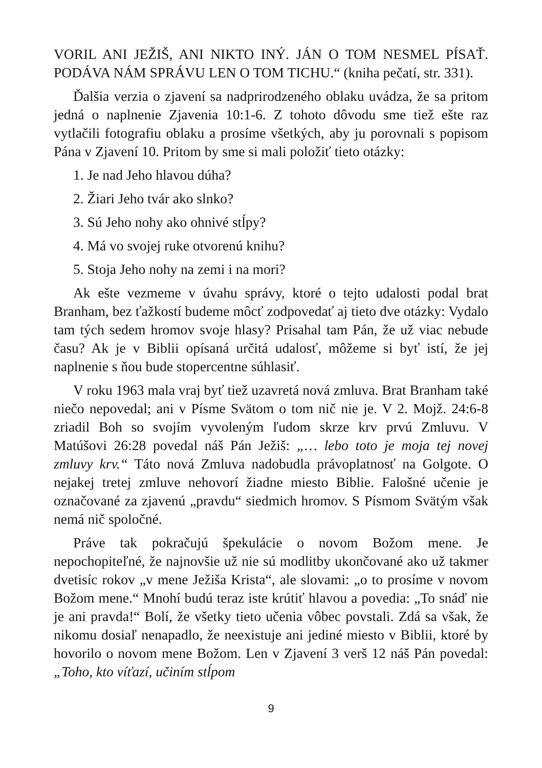VORIL ANI JEŽIŠ, ANI NIKTO INÝ. JÁN O TOM NESMEL PÍSAŤ. PODÁVA NÁM SPRÁVU LEN O TOM TICHU.“ (kniha pečatí, str. 331).
Ďalšia verzia o zjavení sa nadprirodzeného oblaku uvádza, že sa pritom jedná o naplnenie Zjavenia 10:1-6. Z tohoto dôvodu sme tiež ešte raz vytlačili fotografiu oblaku a prosíme všetkých, aby ju porovnali s popisom Pána v Zjavení 10. Pritom by sme si mali položiť tieto otázky:
1. Je nad Jeho hlavou dúha?
2. Žiari Jeho tvár ako slnko?
3. Sú Jeho nohy ako ohnivé stĺpy?
4. Má vo svojej ruke otvorenú knihu?
5. Stoja Jeho nohy na zemi i na mori?
Ak ešte vezmeme v úvahu správy, ktoré o tejto udalosti podal brat Branham, bez ťažkostí budeme môcť zodpovedať aj tieto dve otázky: Vydalo tam tých sedem hromov svoje hlasy? Prisahal tam Pán, že už viac nebude času? Ak je v Biblii opísaná určitá udalosť, môžeme si byť istí, že jej naplnenie s ňou bude stopercentne súhlasiť.
V roku 1963 mala vraj byť tiež uzavretá nová zmluva. Brat Branham také niečo nepovedal; ani v Písme Svätom o tom nič nie je. V 2. Mojž. 24:6-8 zriadil Boh so svojím vyvoleným ľudom skrze krv prvú Zmluvu. V Matúšovi 26:28 povedal náš Pán Ježiš: „… lebo toto je moja tej novej zmluvy krv.“ Táto nová Zmluva nadobudla právoplatnosť na Golgote. O nejakej tretej zmluve nehovorí žiadne miesto Biblie. Falošné učenie je označované za zjavenú „pravdu“ siedmich hromov. S Písmom Svätým však nemá nič spoločné.
Práve tak pokračujú špekulácie o novom Božom mene. Je nepochopiteľné, že najnovšie už nie sú modlitby ukončované ako už takmer dvetisíc rokov „v mene Ježiša Krista“, ale slovami: „o to prosíme v novom Božom mene.“ Mnohí budú teraz iste krútiť hlavou a povedia: „To snáď nie je ani pravda!“ Bolí, že všetky tieto učenia vôbec povstali. Zdá sa však, že nikomu dosiaľ nenapadlo, že neexistuje ani jediné miesto v Biblii, ktoré by hovorilo o novom mene Božom. Len v Zjavení 3 verš 12 náš Pán povedal: „Toho, kto víťazí, učiním stĺpom
9